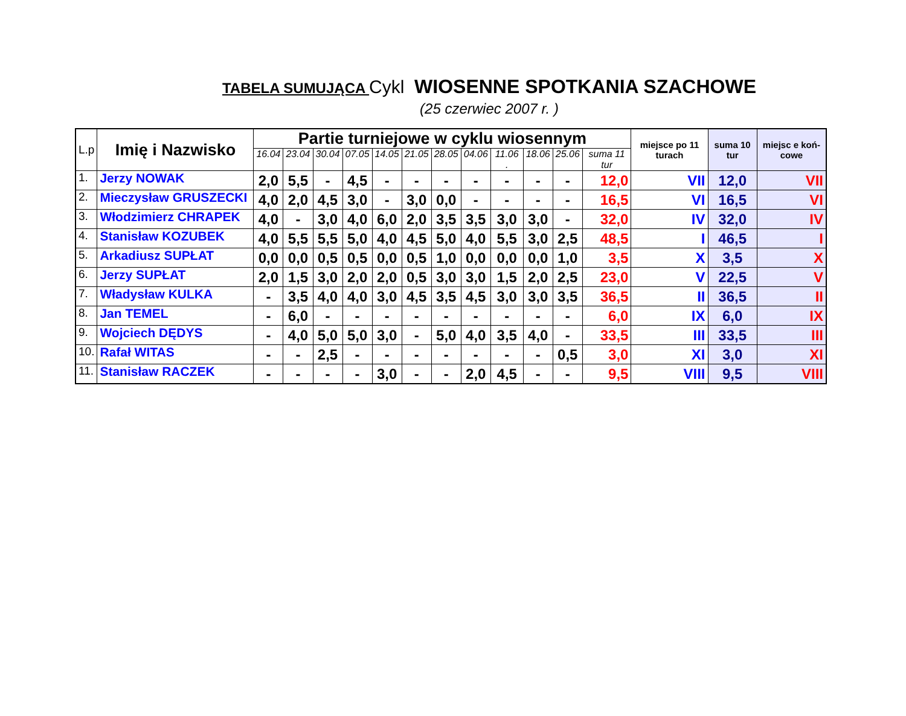TABELA SUMUJĄCA Cykl WIOSENNE SPOTKANIA SZACHOWE
(25 czerwiec 2007 r. )
| L.p | Imię i Nazwisko | Partie turniejowe w cyklu wiosennym | | | | | | | | | | | | miejsce po 11 turach | suma 10 tur | miejsc e koń-cowe |
| --- | --- | --- | --- | --- | --- | --- | --- | --- | --- | --- | --- | --- | --- | --- | --- | --- |
| | | 16.04 | 23.04 | 30.04 | 07.05 | 14.05 | 21.05 | 28.05 | 04.06 | 11.06 . | 18.06 | 25.06 | suma 11 tur | | | |
| 1. | Jerzy NOWAK | 2,0 | 5,5 | - | 4,5 | - | - | - | - | - | - | - | 12,0 | VII | 12,0 | VII |
| 2. | Mieczysław GRUSZECKI | 4,0 | 2,0 | 4,5 | 3,0 | - | 3,0 | 0,0 | - | - | - | - | 16,5 | VI | 16,5 | VI |
| 3. | Włodzimierz CHRAPEK | 4,0 | - | 3,0 | 4,0 | 6,0 | 2,0 | 3,5 | 3,5 | 3,0 | 3,0 | - | 32,0 | IV | 32,0 | IV |
| 4. | Stanisław KOZUBEK | 4,0 | 5,5 | 5,5 | 5,0 | 4,0 | 4,5 | 5,0 | 4,0 | 5,5 | 3,0 | 2,5 | 48,5 | I | 46,5 | I |
| 5. | Arkadiusz SUPŁAT | 0,0 | 0,0 | 0,5 | 0,5 | 0,0 | 0,5 | 1,0 | 0,0 | 0,0 | 0,0 | 1,0 | 3,5 | X | 3,5 | X |
| 6. | Jerzy SUPŁAT | 2,0 | 1,5 | 3,0 | 2,0 | 2,0 | 0,5 | 3,0 | 3,0 | 1,5 | 2,0 | 2,5 | 23,0 | V | 22,5 | V |
| 7. | Władysław KULKA | - | 3,5 | 4,0 | 4,0 | 3,0 | 4,5 | 3,5 | 4,5 | 3,0 | 3,0 | 3,5 | 36,5 | II | 36,5 | II |
| 8. | Jan TEMEL | - | 6,0 | - | - | - | - | - | - | - | - | - | 6,0 | IX | 6,0 | IX |
| 9. | Wojciech DĘDYS | - | 4,0 | 5,0 | 5,0 | 3,0 | - | 5,0 | 4,0 | 3,5 | 4,0 | - | 33,5 | III | 33,5 | III |
| 10. | Rafał WITAS | - | - | 2,5 | - | - | - | - | - | - | - | 0,5 | 3,0 | XI | 3,0 | XI |
| 11. | Stanisław RACZEK | - | - | - | - | 3,0 | - | - | 2,0 | 4,5 | - | - | 9,5 | VIII | 9,5 | VIII |